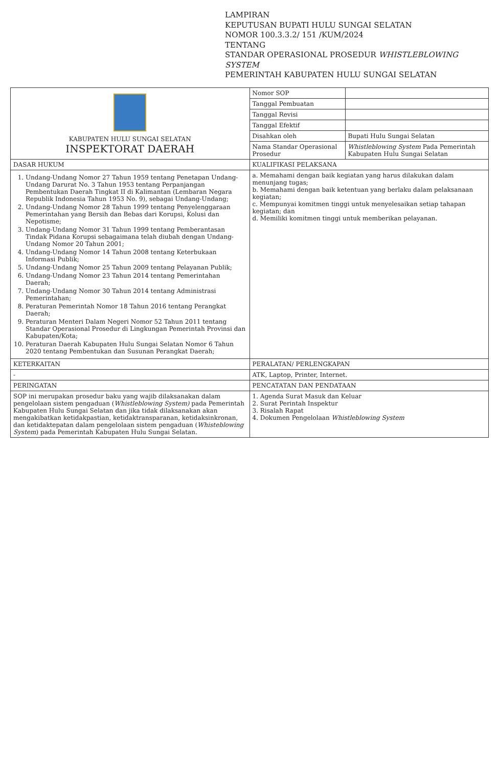LAMPIRAN
KEPUTUSAN BUPATI HULU SUNGAI SELATAN
NOMOR 100.3.3.2/ 151 /KUM/2024
TENTANG
STANDAR OPERASIONAL PROSEDUR WHISTLEBLOWING SYSTEM
PEMERINTAH KABUPATEN HULU SUNGAI SELATAN
| KABUPATEN HULU SUNGAI SELATAN INSPEKTORAT DAERAH | Nomor SOP | |
| | Tanggal Pembuatan | |
| | Tanggal Revisi | |
| | Tanggal Efektif | |
| | Disahkan oleh | Bupati Hulu Sungai Selatan |
| | Nama Standar Operasional Prosedur | Whistleblowing System Pada Pemerintah Kabupaten Hulu Sungai Selatan |
| DASAR HUKUM | KUALIFIKASI PELAKSANA | |
| 1. Undang-Undang Nomor 27 Tahun 1959 tentang Penetapan Undang-Undang Darurat No. 3 Tahun 1953 tentang Perpanjangan Pembentukan Daerah Tingkat II di Kalimantan (Lembaran Negara Republik Indonesia Tahun 1953 No. 9), sebagai Undang-Undang; 2. Undang-Undang Nomor 28 Tahun 1999 tentang Penyelenggaraan Pemerintahan yang Bersih dan Bebas dari Korupsi, Kolusi dan Nepotisme; 3. Undang-Undang Nomor 31 Tahun 1999 tentang Pemberantasan Tindak Pidana Korupsi sebagaimana telah diubah dengan Undang-Undang Nomor 20 Tahun 2001; 4. Undang-Undang Nomor 14 Tahun 2008 tentang Keterbukaan Informasi Publik; 5. Undang-Undang Nomor 25 Tahun 2009 tentang Pelayanan Publik; 6. Undang-Undang Nomor 23 Tahun 2014 tentang Pemerintahan Daerah; 7. Undang-Undang Nomor 30 Tahun 2014 tentang Administrasi Pemerintahan; 8. Peraturan Pemerintah Nomor 18 Tahun 2016 tentang Perangkat Daerah; 9. Peraturan Menteri Dalam Negeri Nomor 52 Tahun 2011 tentang Standar Operasional Prosedur di Lingkungan Pemerintah Provinsi dan Kabupaten/Kota; 10. Peraturan Daerah Kabupaten Hulu Sungai Selatan Nomor 6 Tahun 2020 tentang Pembentukan dan Susunan Perangkat Daerah; | a. Memahami dengan baik kegiatan yang harus dilakukan dalam menunjang tugas; b. Memahami dengan baik ketentuan yang berlaku dalam pelaksanaan kegiatan; c. Mempunyai komitmen tinggi untuk menyelesaikan setiap tahapan kegiatan; dan d. Memiliki komitmen tinggi untuk memberikan pelayanan. | |
| KETERKAITAN | PERALATAN/ PERLENGKAPAN | |
| - | ATK, Laptop, Printer, Internet. | |
| PERINGATAN | PENCATATAN DAN PENDATAAN | |
| SOP ini merupakan prosedur baku yang wajib dilaksanakan dalam pengelolaan sistem pengaduan ( Whistleblowing System) pada Pemerintah Kabupaten Hulu Sungai Selatan dan jika tidak dilaksanakan akan mengakibatkan ketidakpastian, ketidaktransparanan, ketidaksinkronan, dan ketidaktepatan dalam pengelolaan sistem pengaduan ( Whisteblowing System ) pada Pemerintah Kabupaten Hulu Sungai Selatan. | 1. Agenda Surat Masuk dan Keluar 2. Surat Perintah Inspektur 3. Risalah Rapat 4. Dokumen Pengelolaan Whistleblowing System | |